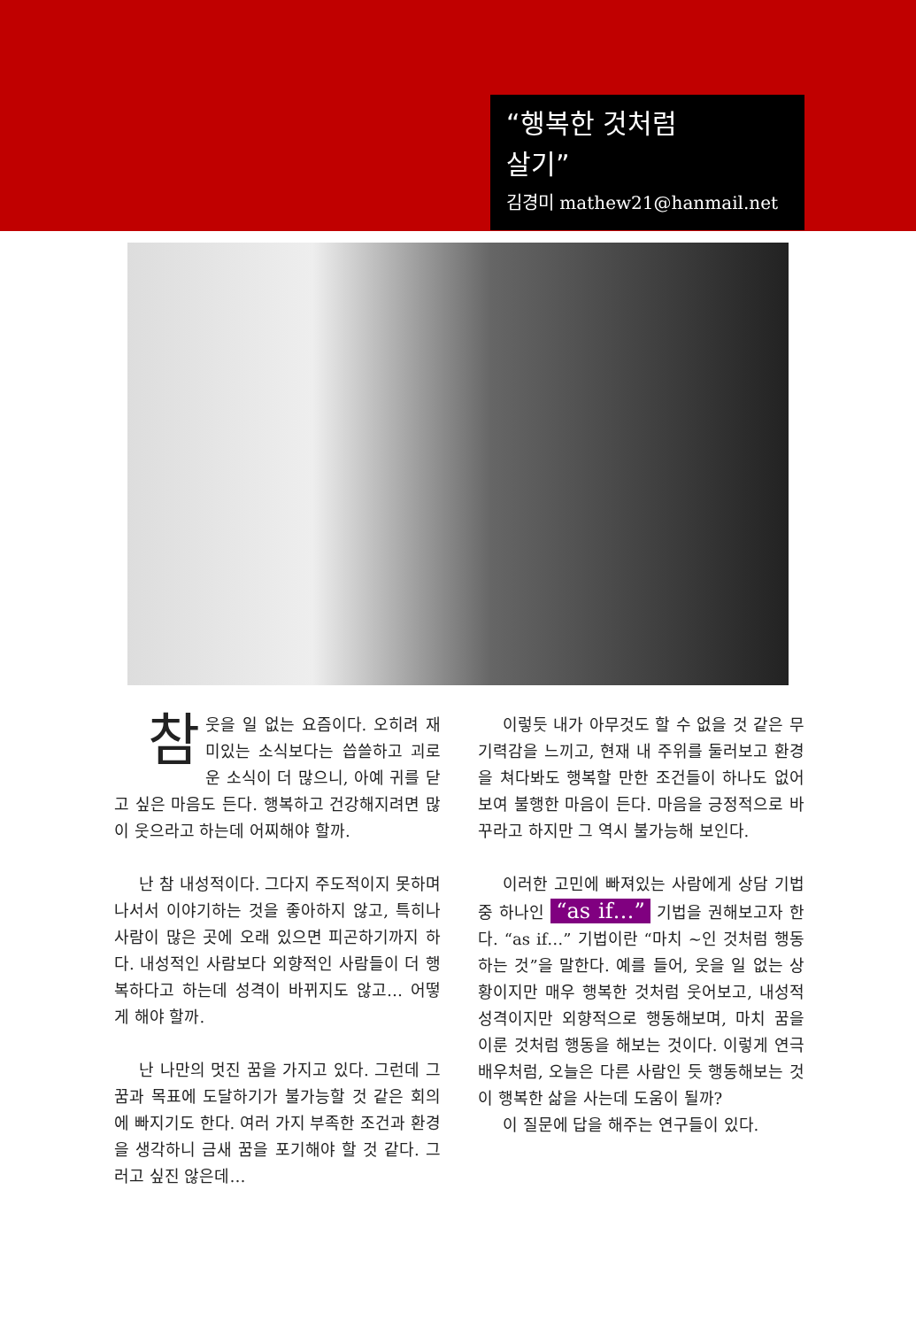“행복한 것처럼
살기”
김경미 mathew21@hanmail.net
참웃을 일 없는 요즘이다. 오히려 재미있는 소식보다는 씁쓸하고 괴로운 소식이 더 많으니, 아예 귀를 닫고 싶은 마음도 든다. 행복하고 건강해지려면 많이 웃으라고 하는데 어찌해야 할까.
난 참 내성적이다. 그다지 주도적이지 못하며 나서서 이야기하는 것을 좋아하지 않고, 특히나 사람이 많은 곳에 오래 있으면 피곤하기까지 하다. 내성적인 사람보다 외향적인 사람들이 더 행복하다고 하는데 성격이 바뀌지도 않고… 어떻게 해야 할까.
난 나만의 멋진 꿈을 가지고 있다. 그런데 그 꿈과 목표에 도달하기가 불가능할 것 같은 회의에 빠지기도 한다. 여러 가지 부족한 조건과 환경을 생각하니 금새 꿈을 포기해야 할 것 같다. 그러고 싶진 않은데…
이렇듯 내가 아무것도 할 수 없을 것 같은 무기력감을 느끼고, 현재 내 주위를 둘러보고 환경을 쳐다봐도 행복할 만한 조건들이 하나도 없어 보여 불행한 마음이 든다. 마음을 긍정적으로 바꾸라고 하지만 그 역시 불가능해 보인다.
이러한 고민에 빠져있는 사람에게 상담 기법 중 하나인 “as if…” 기법을 권해보고자 한다. “as if…” 기법이란 “마치 ~인 것처럼 행동 하는 것”을 말한다. 예를 들어, 웃을 일 없는 상황이지만 매우 행복한 것처럼 웃어보고, 내성적 성격이지만 외향적으로 행동해보며, 마치 꿈을 이룬 것처럼 행동을 해보는 것이다. 이렇게 연극배우처럼, 오늘은 다른 사람인 듯 행동해보는 것이 행복한 삶을 사는데 도움이 될까?
이 질문에 답을 해주는 연구들이 있다.